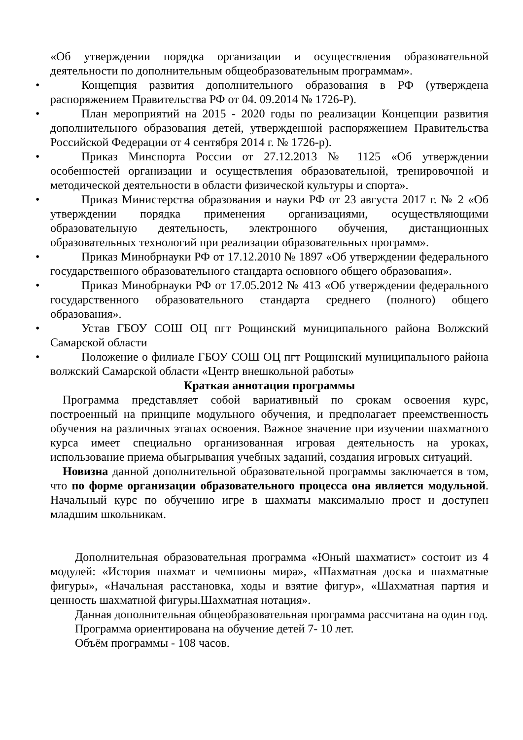«Об утверждении порядка организации и осуществления образовательной деятельности по дополнительным общеобразовательным программам».
• Концепция развития дополнительного образования в РФ (утверждена распоряжением Правительства РФ от 04. 09.2014 № 1726-Р).
• План мероприятий на 2015 - 2020 годы по реализации Концепции развития дополнительного образования детей, утвержденной распоряжением Правительства Российской Федерации от 4 сентября 2014 г. № 1726-р).
• Приказ Минспорта России от 27.12.2013 № 1125 «Об утверждении особенностей организации и осуществления образовательной, тренировочной и методической деятельности в области физической культуры и спорта».
• Приказ Министерства образования и науки РФ от 23 августа 2017 г. № 2 «Об утверждении порядка применения организациями, осуществляющими образовательную деятельность, электронного обучения, дистанционных образовательных технологий при реализации образовательных программ».
• Приказ Минобрнауки РФ от 17.12.2010 № 1897 «Об утверждении федерального государственного образовательного стандарта основного общего образования».
• Приказ Минобрнауки РФ от 17.05.2012 № 413 «Об утверждении федерального государственного образовательного стандарта среднего (полного) общего образования».
• Устав ГБОУ СОШ ОЦ пгт Рощинский муниципального района Волжский Самарской области
• Положение о филиале ГБОУ СОШ ОЦ пгт Рощинский муниципального района волжский Самарской области «Центр внешкольной работы»
Краткая аннотация программы
Программа представляет собой вариативный по срокам освоения курс, построенный на принципе модульного обучения, и предполагает преемственность обучения на различных этапах освоения. Важное значение при изучении шахматного курса имеет специально организованная игровая деятельность на уроках, использование приема обыгрывания учебных заданий, создания игровых ситуаций.
Новизна данной дополнительной образовательной программы заключается в том, что по форме организации образовательного процесса она является модульной. Начальный курс по обучению игре в шахматы максимально прост и доступен младшим школьникам.
Дополнительная образовательная программа «Юный шахматист» состоит из 4 модулей: «История шахмат и чемпионы мира», «Шахматная доска и шахматные фигуры», «Начальная расстановка, ходы и взятие фигур», «Шахматная партия и ценность шахматной фигуры.Шахматная нотация».
Данная дополнительная общеобразовательная программа рассчитана на один год.
Программа ориентирована на обучение детей 7- 10 лет.
Объём программы - 108 часов.